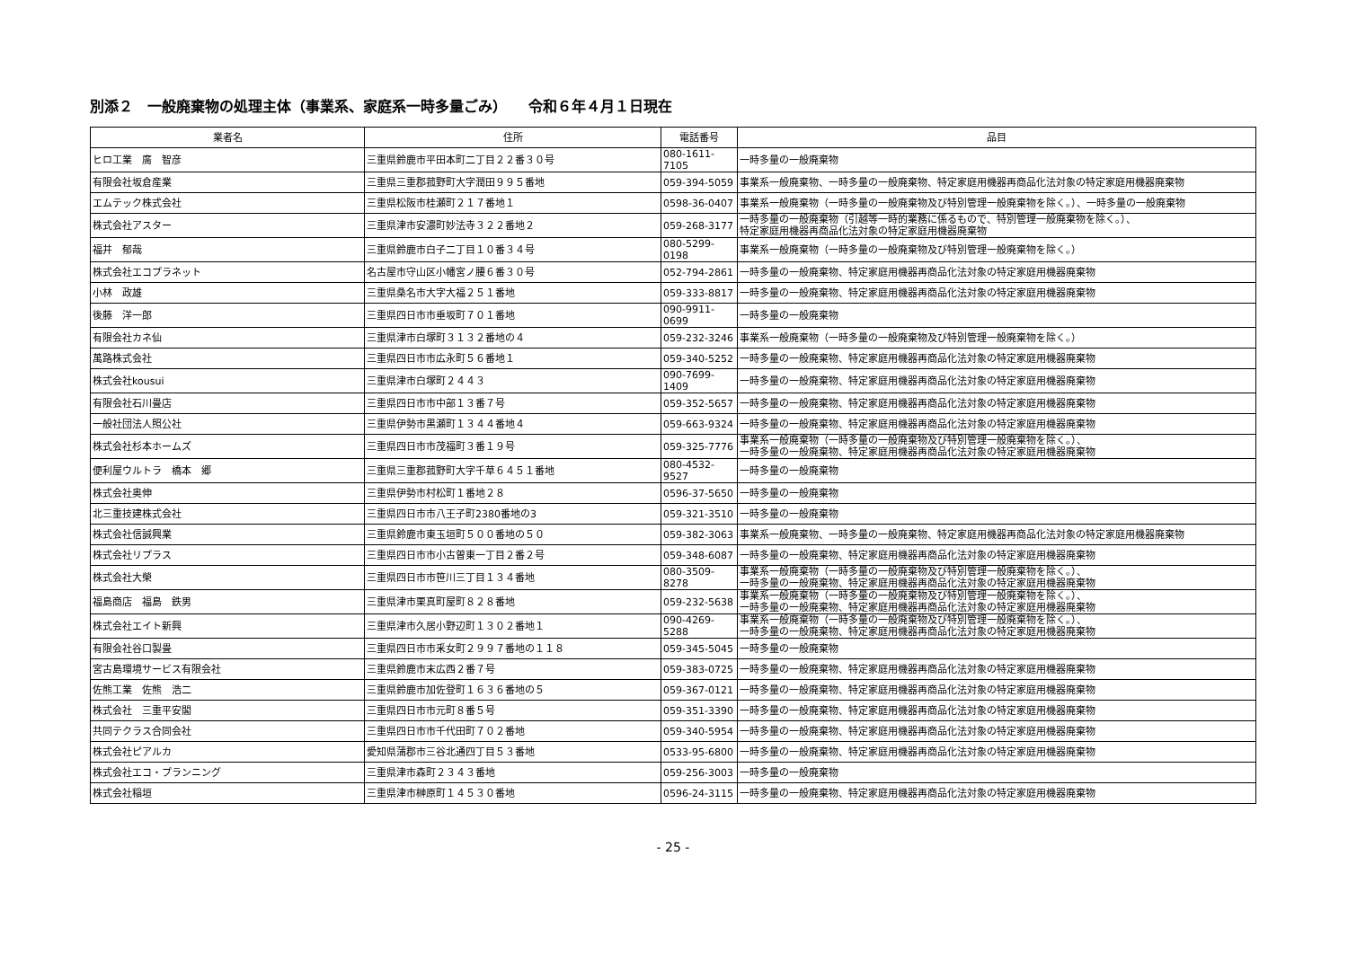別添２　一般廃棄物の処理主体（事業系、家庭系一時多量ごみ）　　令和６年４月１日現在
| 業者名 | 住所 | 電話番号 | 品目 |
| --- | --- | --- | --- |
| ヒロ工業 廣 智彦 | 三重県鈴鹿市平田本町二丁目２２番３０号 | 080-1611-7105 | 一時多量の一般廃棄物 |
| 有限会社坂倉産業 | 三重県三重郡菰野町大字潤田９９５番地 | 059-394-5059 | 事業系一般廃棄物、一時多量の一般廃棄物、特定家庭用機器再商品化法対象の特定家庭用機器廃棄物 |
| エムテック株式会社 | 三重県松阪市桂瀬町２１７番地１ | 0598-36-0407 | 事業系一般廃棄物（一時多量の一般廃棄物及び特別管理一般廃棄物を除く。）、一時多量の一般廃棄物 |
| 株式会社アスター | 三重県津市安濃町妙法寺３２２番地２ | 059-268-3177 | 一時多量の一般廃棄物（引越等一時的業務に係るもので、特別管理一般廃棄物を除く。）、 特定家庭用機器再商品化法対象の特定家庭用機器廃棄物 |
| 福井 郁哉 | 三重県鈴鹿市白子二丁目１０番３４号 | 080-5299-0198 | 事業系一般廃棄物（一時多量の一般廃棄物及び特別管理一般廃棄物を除く。） |
| 株式会社エコプラネット | 名古屋市守山区小幡宮ノ腰６番３０号 | 052-794-2861 | 一時多量の一般廃棄物、特定家庭用機器再商品化法対象の特定家庭用機器廃棄物 |
| 小林 政雄 | 三重県桑名市大字大福２５１番地 | 059-333-8817 | 一時多量の一般廃棄物、特定家庭用機器再商品化法対象の特定家庭用機器廃棄物 |
| 後藤 洋一郎 | 三重県四日市市垂坂町７０１番地 | 090-9911-0699 | 一時多量の一般廃棄物 |
| 有限会社カネ仙 | 三重県津市白塚町３１３２番地の４ | 059-232-3246 | 事業系一般廃棄物（一時多量の一般廃棄物及び特別管理一般廃棄物を除く。） |
| 萬路株式会社 | 三重県四日市市広永町５６番地１ | 059-340-5252 | 一時多量の一般廃棄物、特定家庭用機器再商品化法対象の特定家庭用機器廃棄物 |
| 株式会社kousui | 三重県津市白塚町２４４３ | 090-7699-1409 | 一時多量の一般廃棄物、特定家庭用機器再商品化法対象の特定家庭用機器廃棄物 |
| 有限会社石川畳店 | 三重県四日市市中部１３番７号 | 059-352-5657 | 一時多量の一般廃棄物、特定家庭用機器再商品化法対象の特定家庭用機器廃棄物 |
| 一般社団法人照公社 | 三重県伊勢市黒瀬町１３４４番地４ | 059-663-9324 | 一時多量の一般廃棄物、特定家庭用機器再商品化法対象の特定家庭用機器廃棄物 |
| 株式会社杉本ホームズ | 三重県四日市市茂福町３番１９号 | 059-325-7776 | 事業系一般廃棄物（一時多量の一般廃棄物及び特別管理一般廃棄物を除く。）、 一時多量の一般廃棄物、特定家庭用機器再商品化法対象の特定家庭用機器廃棄物 |
| 便利屋ウルトラ 橋本 郷 | 三重県三重郡菰野町大字千草６４５１番地 | 080-4532-9527 | 一時多量の一般廃棄物 |
| 株式会社奥伸 | 三重県伊勢市村松町１番地２８ | 0596-37-5650 | 一時多量の一般廃棄物 |
| 北三重技建株式会社 | 三重県四日市市八王子町2380番地の3 | 059-321-3510 | 一時多量の一般廃棄物 |
| 株式会社信誠興業 | 三重県鈴鹿市東玉垣町５００番地の５０ | 059-382-3063 | 事業系一般廃棄物、一時多量の一般廃棄物、特定家庭用機器再商品化法対象の特定家庭用機器廃棄物 |
| 株式会社リプラス | 三重県四日市市小古曽東一丁目２番２号 | 059-348-6087 | 一時多量の一般廃棄物、特定家庭用機器再商品化法対象の特定家庭用機器廃棄物 |
| 株式会社大榮 | 三重県四日市市笹川三丁目１３４番地 | 080-3509-8278 | 事業系一般廃棄物（一時多量の一般廃棄物及び特別管理一般廃棄物を除く。）、 一時多量の一般廃棄物、特定家庭用機器再商品化法対象の特定家庭用機器廃棄物 |
| 福島商店 福島 鉄男 | 三重県津市栗真町屋町８２８番地 | 059-232-5638 | 事業系一般廃棄物（一時多量の一般廃棄物及び特別管理一般廃棄物を除く。）、 一時多量の一般廃棄物、特定家庭用機器再商品化法対象の特定家庭用機器廃棄物 |
| 株式会社エイト新興 | 三重県津市久居小野辺町１３０２番地１ | 090-4269-5288 | 事業系一般廃棄物（一時多量の一般廃棄物及び特別管理一般廃棄物を除く。）、 一時多量の一般廃棄物、特定家庭用機器再商品化法対象の特定家庭用機器廃棄物 |
| 有限会社谷口製畳 | 三重県四日市市釆女町２９９７番地の１１８ | 059-345-5045 | 一時多量の一般廃棄物 |
| 宮古島環境サービス有限会社 | 三重県鈴鹿市末広西２番７号 | 059-383-0725 | 一時多量の一般廃棄物、特定家庭用機器再商品化法対象の特定家庭用機器廃棄物 |
| 佐熊工業 佐熊 浩二 | 三重県鈴鹿市加佐登町１６３６番地の５ | 059-367-0121 | 一時多量の一般廃棄物、特定家庭用機器再商品化法対象の特定家庭用機器廃棄物 |
| 株式会社 三重平安閣 | 三重県四日市市元町８番５号 | 059-351-3390 | 一時多量の一般廃棄物、特定家庭用機器再商品化法対象の特定家庭用機器廃棄物 |
| 共同テクラス合同会社 | 三重県四日市市千代田町７０２番地 | 059-340-5954 | 一時多量の一般廃棄物、特定家庭用機器再商品化法対象の特定家庭用機器廃棄物 |
| 株式会社ピアルカ | 愛知県蒲郡市三谷北通四丁目５３番地 | 0533-95-6800 | 一時多量の一般廃棄物、特定家庭用機器再商品化法対象の特定家庭用機器廃棄物 |
| 株式会社エコ・プランニング | 三重県津市森町２３４３番地 | 059-256-3003 | 一時多量の一般廃棄物 |
| 株式会社稲垣 | 三重県津市榊原町１４５３０番地 | 0596-24-3115 | 一時多量の一般廃棄物、特定家庭用機器再商品化法対象の特定家庭用機器廃棄物 |
- 25 -